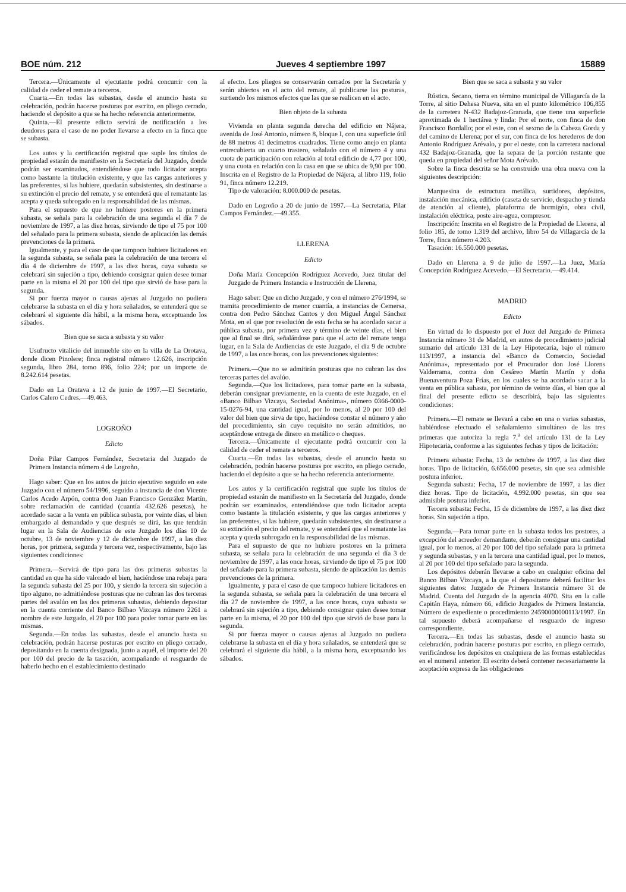BOE núm. 212 Jueves 4 septiembre 1997 15889
Tercera.—Únicamente el ejecutante podrá concurrir con la calidad de ceder el remate a terceros.
Cuarta.—En todas las subastas, desde el anuncio hasta su celebración, podrán hacerse posturas por escrito, en pliego cerrado, haciendo el depósito a que se ha hecho referencia anteriormente.
Quinta.—El presente edicto servirá de notificación a los deudores para el caso de no poder llevarse a efecto en la finca que se subasta.
Los autos y la certificación registral que suple los títulos de propiedad estarán de manifiesto en la Secretaría del Juzgado, donde podrán ser examinados, entendiéndose que todo licitador acepta como bastante la titulación existente, y que las cargas anteriores y las preferentes, si las hubiere, quedarán subsistentes, sin destinarse a su extinción el precio del remate, y se entenderá que el rematante las acepta y queda subrogado en la responsabilidad de las mismas.
Para el supuesto de que no hubiere postores en la primera subasta, se señala para la celebración de una segunda el día 7 de noviembre de 1997, a las diez horas, sirviendo de tipo el 75 por 100 del señalado para la primera subasta, siendo de aplicación las demás prevenciones de la primera.
Igualmente, y para el caso de que tampoco hubiere licitadores en la segunda subasta, se señala para la celebración de una tercera el día 4 de diciembre de 1997, a las diez horas, cuya subasta se celebrará sin sujeción a tipo, debiendo consignar quien desee tomar parte en la misma el 20 por 100 del tipo que sirvió de base para la segunda.
Si por fuerza mayor o causas ajenas al Juzgado no pudiera celebrarse la subasta en el día y hora señalados, se entenderá que se celebrará el siguiente día hábil, a la misma hora, exceptuando los sábados.
Bien que se saca a subasta y su valor
Usufructo vitalicio del inmueble sito en la villa de La Orotava, donde dicen Pinolere; finca registral número 12.626, inscripción segunda, libro 284, tomo 896, folio 224; por un importe de 8.242.614 pesetas.
Dado en La Oratava a 12 de junio de 1997.—El Secretario, Carlos Calero Cedres.—49.463.
LOGROÑO
Edicto
Doña Pilar Campos Fernández, Secretaria del Juzgado de Primera Instancia número 4 de Logroño,
Hago saber: Que en los autos de juicio ejecutivo seguido en este Juzgado con el número 54/1996, seguido a instancia de don Vicente Carlos Acedo Arpón, contra don Juan Francisco González Martín, sobre reclamación de cantidad (cuantía 432.626 pesetas), he acordado sacar a la venta en pública subasta, por veinte días, el bien embargado al demandado y que después se dirá, las que tendrán lugar en la Sala de Audiencias de este Juzgado los días 10 de octubre, 13 de noviembre y 12 de diciembre de 1997, a las diez horas, por primera, segunda y tercera vez, respectivamente, bajo las siguientes condiciones:
Primera.—Servirá de tipo para las dos primeras subastas la cantidad en que ha sido valorado el bien, haciéndose una rebaja para la segunda subasta del 25 por 100, y siendo la tercera sin sujeción a tipo alguno, no admitiéndose posturas que no cubran las dos terceras partes del avalúo en las dos primeras subastas, debiendo depositar en la cuenta corriente del Banco Bilbao Vizcaya número 2261 a nombre de este Juzgado, el 20 por 100 para poder tomar parte en las mismas.
Segunda.—En todas las subastas, desde el anuncio hasta su celebración, podrán hacerse posturas por escrito en pliego cerrado, depositando en la cuenta designada, junto a aquél, el importe del 20 por 100 del precio de la tasación, acompañando el resguardo de haberlo hecho en el establecimiento destinado
al efecto. Los pliegos se conservarán cerrados por la Secretaría y serán abiertos en el acto del remate, al publicarse las posturas, surtiendo los mismos efectos que las que se realicen en el acto.
Bien objeto de la subasta
Vivienda en planta segunda derecha del edificio en Nájera, avenida de José Antonio, número 8, bloque I, con una superficie útil de 88 metros 41 decímetros cuadrados. Tiene como anejo en planta entrecubierta un cuarto trastero, señalado con el número 4 y una cuota de participación con relación al total edificio de 4,77 por 100, y una cuota en relación con la casa en que se ubica de 9,90 por 100. Inscrita en el Registro de la Propiedad de Nájera, al libro 119, folio 91, finca número 12.219.
Tipo de valoración: 8.000.000 de pesetas.
Dado en Logroño a 20 de junio de 1997.—La Secretaria, Pilar Campos Fernández.—49.355.
LLERENA
Edicto
Doña María Concepción Rodríguez Acevedo, Juez titular del Juzgado de Primera Instancia e Instrucción de Llerena,
Hago saber: Que en dicho Juzgado, y con el número 276/1994, se tramita procedimiento de menor cuantía, a instancias de Cemersa, contra don Pedro Sánchez Cantos y don Miguel Ángel Sánchez Mota, en el que por resolución de esta fecha se ha acordado sacar a pública subasta, por primera vez y término de veinte días, el bien que al final se dirá, señalándose para que el acto del remate tenga lugar, en la Sala de Audiencias de este Juzgado, el día 9 de octubre de 1997, a las once horas, con las prevenciones siguientes:
Primera.—Que no se admitirán posturas que no cubran las dos terceras partes del avalúo.
Segunda.—Que los licitadores, para tomar parte en la subasta, deberán consignar previamente, en la cuenta de este Juzgado, en el «Banco Bilbao Vizcaya, Sociedad Anónima», número 0366-0000-15-0276-94, una cantidad igual, por lo menos, al 20 por 100 del valor del bien que sirva de tipo, haciéndose constar el número y año del procedimiento, sin cuyo requisito no serán admitidos, no aceptándose entrega de dinero en metálico o cheques.
Tercera.—Únicamente el ejecutante podrá concurrir con la calidad de ceder el remate a terceros.
Cuarta.—En todas las subastas, desde el anuncio hasta su celebración, podrán hacerse posturas por escrito, en pliego cerrado, haciendo el depósito a que se ha hecho referencia anteriormente.
Los autos y la certificación registral que suple los títulos de propiedad estarán de manifiesto en la Secretaría del Juzgado, donde podrán ser examinados, entendiéndose que todo licitador acepta como bastante la titulación existente, y que las cargas anteriores y las preferentes, si las hubiere, quedarán subsistentes, sin destinarse a su extinción el precio del remate, y se entenderá que el rematante las acepta y queda subrogado en la responsabilidad de las mismas.
Para el supuesto de que no hubiere postores en la primera subasta, se señala para la celebración de una segunda el día 3 de noviembre de 1997, a las once horas, sirviendo de tipo el 75 por 100 del señalado para la primera subasta, siendo de aplicación las demás prevenciones de la primera.
Igualmente, y para el caso de que tampoco hubiere licitadores en la segunda subasta, se señala para la celebración de una tercera el día 27 de noviembre de 1997, a las once horas, cuya subasta se celebrará sin sujeción a tipo, debiendo consignar quien desee tomar parte en la misma, el 20 por 100 del tipo que sirvió de base para la segunda.
Si por fuerza mayor o causas ajenas al Juzgado no pudiera celebrarse la subasta en el día y hora señalados, se entenderá que se celebrará el siguiente día hábil, a la misma hora, exceptuando los sábados.
Bien que se saca a subasta y su valor
Rústica. Secano, tierra en término municipal de Villagarcía de la Torre, al sitio Dehesa Nueva, sita en el punto kilométrico 106,855 de la carretera N-432 Badajoz-Granada, que tiene una superficie aproximada de 1 hectárea y linda: Por el norte, con finca de don Francisco Bordallo; por el este, con el sexmo de la Cabeza Gorda y del camino de Llerena; por el sur, con finca de los herederos de don Antonio Rodríguez Arévalo, y por el oeste, con la carretera nacional 432 Badajoz-Granada, que la separa de la porción restante que queda en propiedad del señor Mota Arévalo.
Sobre la finca descrita se ha construido una obra nueva con la siguientes descripción:
Marquesina de estructura metálica, surtidores, depósitos, instalación mecánica, edificio (caseta de servicio, despacho y tienda de atención al cliente), plataforma de hormigón, obra civil, instalación eléctrica, poste aire-agua, compresor.
Inscripción: Inscrita en el Registro de la Propiedad de Llerena, al folio 185, de tomo 1.319 del archivo, libro 54 de Villagarcía de la Torre, finca número 4.203.
Tasación: 16.550.000 pesetas.
Dado en Llerena a 9 de julio de 1997.—La Juez, María Concepción Rodríguez Acevedo.—El Secretario.—49.414.
MADRID
Edicto
En virtud de lo dispuesto por el Juez del Juzgado de Primera Instancia número 31 de Madrid, en autos de procedimiento judicial sumario del artículo 131 de la Ley Hipotecaria, bajo el número 113/1997, a instancia del «Banco de Comercio, Sociedad Anónima», representado por el Procurador don José Llorens Valderrama, contra don Cesáreo Martín Martín y doña Buenaventura Poza Frías, en los cuales se ha acordado sacar a la venta en pública subasta, por término de veinte días, el bien que al final del presente edicto se describirá, bajo las siguientes condiciones:
Primera.—El remate se llevará a cabo en una o varias subastas, habiéndose efectuado el señalamiento simultáneo de las tres primeras que autoriza la regla 7.<sup>a</sup> del artículo 131 de la Ley Hipotecaria, conforme a las siguientes fechas y tipos de licitación:
Primera subasta: Fecha, 13 de octubre de 1997, a las diez diez horas. Tipo de licitación, 6.656.000 pesetas, sin que sea admisible postura inferior.
Segunda subasta: Fecha, 17 de noviembre de 1997, a las diez diez horas. Tipo de licitación, 4.992.000 pesetas, sin que sea admisible postura inferior.
Tercera subasta: Fecha, 15 de diciembre de 1997, a las diez diez horas. Sin sujeción a tipo.
Segunda.—Para tomar parte en la subasta todos los postores, a excepción del acreedor demandante, deberán consignar una cantidad igual, por lo menos, al 20 por 100 del tipo señalado para la primera y segunda subastas, y en la tercera una cantidad igual, por lo menos, al 20 por 100 del tipo señalado para la segunda.
Los depósitos deberán llevarse a cabo en cualquier oficina del Banco Bilbao Vizcaya, a la que el depositante deberá facilitar los siguientes datos: Juzgado de Primera Instancia número 31 de Madrid. Cuenta del Juzgado de la agencia 4070. Sita en la calle Capitán Haya, número 66, edificio Juzgados de Primera Instancia. Número de expediente o procedimiento 24590000000113/1997. En tal supuesto deberá acompañarse el resguardo de ingreso correspondiente.
Tercera.—En todas las subastas, desde el anuncio hasta su celebración, podrán hacerse posturas por escrito, en pliego cerrado, verificándose los depósitos en cualquiera de las formas establecidas en el numeral anterior. El escrito deberá contener necesariamente la aceptación expresa de las obligaciones